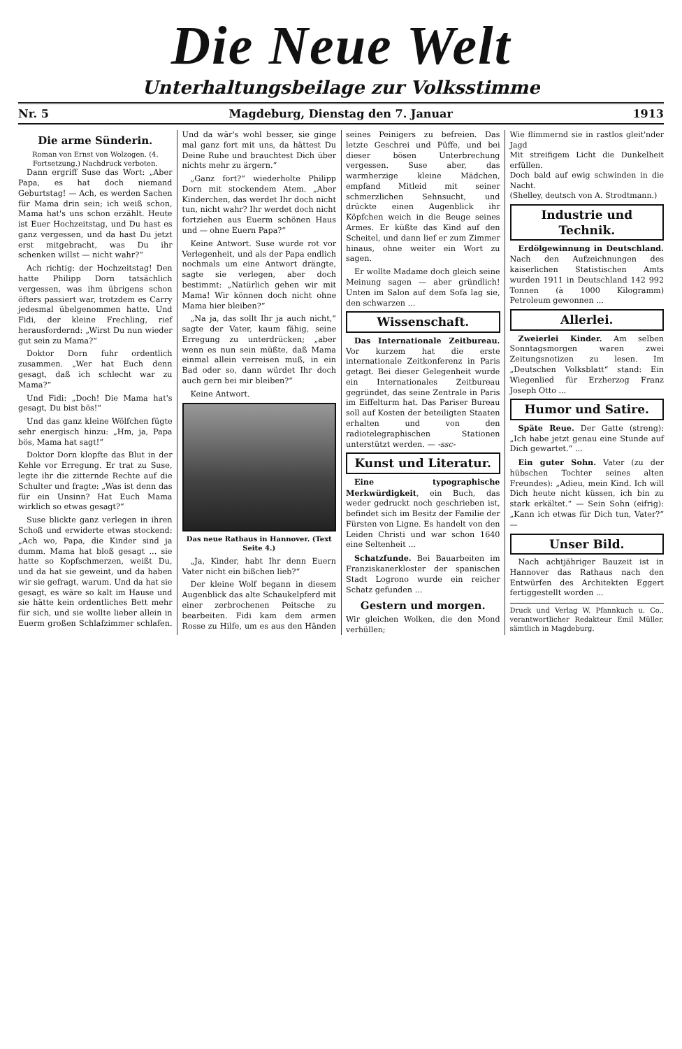Die Neue Welt
Unterhaltungsbeilage zur Volksstimme
Nr. 5 Magdeburg, Dienstag den 7. Januar 1913
Die arme Sünderin.
Roman von Ernst von Wolzogen. (4. Fortsetzung.) Nachdruck verboten.
Dann ergriff Suse das Wort: „Aber Papa, es hat doch niemand Geburtstag! — Ach, es werden Sachen für Mama drin sein; ich weiß schon, Mama hat's uns schon erzählt. Heute ist Euer Hochzeitstag, und Du hast es ganz vergessen, und da hast Du jetzt erst mitgebracht, was Du ihr schenken willst — nicht wahr?“
Ach richtig: der Hochzeitstag! Den hatte Philipp Dorn tatsächlich vergessen, was ihm übrigens schon öfters passiert war, trotzdem es Carry jedesmal übelgenommen hatte. Und Fidi, der kleine Frechling, rief herausfordernd: „Wirst Du nun wieder gut sein zu Mama?“
Doktor Dorn fuhr ordentlich zusammen. „Wer hat Euch denn gesagt, daß ich schlecht war zu Mama?“
Und Fidi: „Doch! Die Mama hat's gesagt, Du bist bös!“
Und das ganz kleine Wölfchen fügte sehr energisch hinzu: „Hm, ja, Papa bös, Mama hat sagt!“
Doktor Dorn klopfte das Blut in der Kehle vor Erregung. Er trat zu Suse, legte ihr die zitternde Rechte auf die Schulter und fragte: „Was ist denn das für ein Unsinn? Hat Euch Mama wirklich so etwas gesagt?“
Suse blickte ganz verlegen in ihren Schoß und erwiderte etwas stockend: „Ach wo, Papa, die Kinder sind ja dumm. Mama hat bloß gesagt ... sie hatte so Kopfschmerzen, weißt Du, und da hat sie geweint, und da haben wir sie gefragt, warum. Und da hat sie gesagt, es wäre so kalt im Hause und sie hätte kein ordentliches Bett mehr für sich, und sie wollte lieber allein in Euerm großen Schlafzimmer schlafen. Und da wär's wohl besser, sie ginge mal ganz fort mit uns, da hättest Du Deine Ruhe und brauchtest Dich über nichts mehr zu ärgern.“
„Ganz fort?“ wiederholte Philipp Dorn mit stockendem Atem. „Aber Kinderchen, das werdet Ihr doch nicht tun, nicht wahr? Ihr werdet doch nicht fortziehen aus Euerm schönen Haus und — ohne Euern Papa?“
Keine Antwort. Suse wurde rot vor Verlegenheit, und als der Papa endlich nochmals um eine Antwort drängte, sagte sie verlegen, aber doch bestimmt: „Natürlich gehen wir mit Mama! Wir können doch nicht ohne Mama hier bleiben?“
„Na ja, das sollt Ihr ja auch nicht,“ sagte der Vater, kaum fähig, seine Erregung zu unterdrücken; „aber wenn es nun sein müßte, daß Mama einmal allein verreisen muß, in ein Bad oder so, dann würdet Ihr doch auch gern bei mir bleiben?“
Keine Antwort.
Das neue Rathaus in Hannover. (Text Seite 4.)
„Ja, Kinder, habt Ihr denn Euern Vater nicht ein bißchen lieb?“
Der kleine Wolf begann in diesem Augenblick das alte Schaukelpferd mit einer zerbrochenen Peitsche zu bearbeiten. Fidi kam dem armen Rosse zu Hilfe, um es aus den Händen seines Peinigers zu befreien. Das letzte Geschrei und Püffe, und bei dieser bösen Unterbrechung vergessen. Suse aber, das warmherzige kleine Mädchen, empfand Mitleid mit seiner schmerzlichen Sehnsucht, und drückte einen Augenblick ihr Köpfchen weich in die Beuge seines Armes. Er küßte das Kind auf den Scheitel, und dann lief er zum Zimmer hinaus, ohne weiter ein Wort zu sagen.
Er wollte Madame doch gleich seine Meinung sagen — aber gründlich! Unten im Salon auf dem Sofa lag sie, den schwarzen ...
Wissenschaft.
Das Internationale Zeitbureau. Vor kurzem hat die erste internationale Zeitkonferenz in Paris getagt. Bei dieser Gelegenheit wurde ein Internationales Zeitbureau gegründet, das seine Zentrale in Paris im Eiffelturm hat. Das Pariser Bureau soll auf Kosten der beteiligten Staaten erhalten und von den radiotelegraphischen Stationen unterstützt werden. — -ssc-
Kunst und Literatur.
Eine typographische Merkwürdigkeit, ein Buch, das weder gedruckt noch geschrieben ist, befindet sich im Besitz der Familie der Fürsten von Ligne. Es handelt von den Leiden Christi und war schon 1640 eine Seltenheit ...
Schatzfunde. Bei Bauarbeiten im Franziskanerkloster der spanischen Stadt Logrono wurde ein reicher Schatz gefunden ...
Gestern und morgen.
Wir gleichen Wolken, die den Mond verhüllen;
Wie flimmernd sie in rastlos gleit'nder Jagd
Mit streifigem Licht die Dunkelheit erfüllen.
Doch bald auf ewig schwinden in die Nacht.
(Shelley, deutsch von A. Strodtmann.)
Industrie und Technik.
Erdölgewinnung in Deutschland. Nach den Aufzeichnungen des kaiserlichen Statistischen Amts wurden 1911 in Deutschland 142 992 Tonnen (à 1000 Kilogramm) Petroleum gewonnen ...
Allerlei.
Zweierlei Kinder. Am selben Sonntagsmorgen waren zwei Zeitungsnotizen zu lesen. Im „Deutschen Volksblatt“ stand: Ein Wiegenlied für Erzherzog Franz Joseph Otto ...
Humor und Satire.
Späte Reue. Der Gatte (streng): „Ich habe jetzt genau eine Stunde auf Dich gewartet.“ ...
Ein guter Sohn. Vater (zu der hübschen Tochter seines alten Freundes): „Adieu, mein Kind. Ich will Dich heute nicht küssen, ich bin zu stark erkältet.“ — Sein Sohn (eifrig): „Kann ich etwas für Dich tun, Vater?“ —
Unser Bild.
Nach achtjähriger Bauzeit ist in Hannover das Rathaus nach den Entwürfen des Architekten Eggert fertiggestellt worden ...
Druck und Verlag W. Pfannkuch u. Co., verantwortlicher Redakteur Emil Müller, sämtlich in Magdeburg.